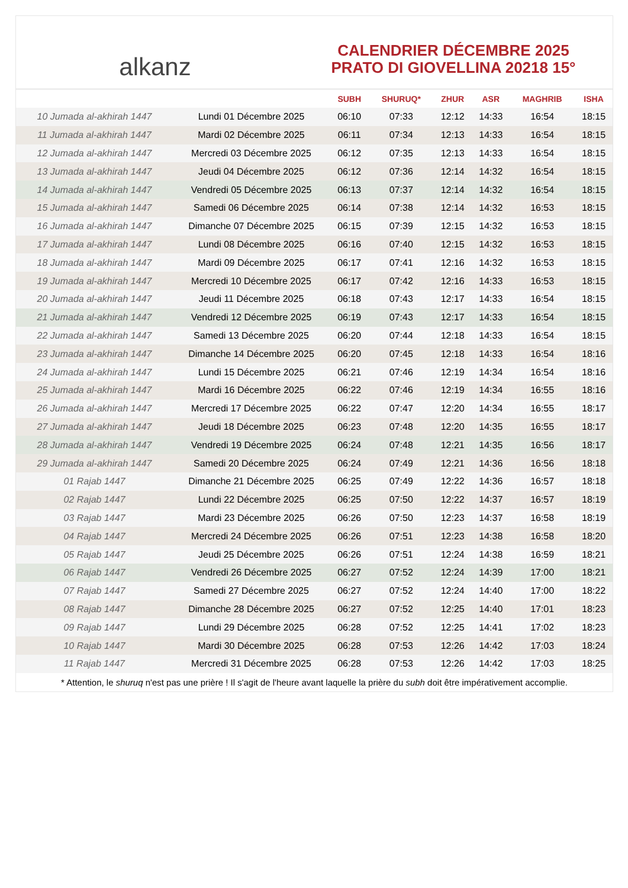alkanz
CALENDRIER DÉCEMBRE 2025
PRATO DI GIOVELLINA 20218 15°
| | | SUBH | SHURUQ* | ZHUR | ASR | MAGHRIB | ISHA |
| --- | --- | --- | --- | --- | --- | --- | --- |
| 10 Jumada al-akhirah 1447 | Lundi 01 Décembre 2025 | 06:10 | 07:33 | 12:12 | 14:33 | 16:54 | 18:15 |
| 11 Jumada al-akhirah 1447 | Mardi 02 Décembre 2025 | 06:11 | 07:34 | 12:13 | 14:33 | 16:54 | 18:15 |
| 12 Jumada al-akhirah 1447 | Mercredi 03 Décembre 2025 | 06:12 | 07:35 | 12:13 | 14:33 | 16:54 | 18:15 |
| 13 Jumada al-akhirah 1447 | Jeudi 04 Décembre 2025 | 06:12 | 07:36 | 12:14 | 14:32 | 16:54 | 18:15 |
| 14 Jumada al-akhirah 1447 | Vendredi 05 Décembre 2025 | 06:13 | 07:37 | 12:14 | 14:32 | 16:54 | 18:15 |
| 15 Jumada al-akhirah 1447 | Samedi 06 Décembre 2025 | 06:14 | 07:38 | 12:14 | 14:32 | 16:53 | 18:15 |
| 16 Jumada al-akhirah 1447 | Dimanche 07 Décembre 2025 | 06:15 | 07:39 | 12:15 | 14:32 | 16:53 | 18:15 |
| 17 Jumada al-akhirah 1447 | Lundi 08 Décembre 2025 | 06:16 | 07:40 | 12:15 | 14:32 | 16:53 | 18:15 |
| 18 Jumada al-akhirah 1447 | Mardi 09 Décembre 2025 | 06:17 | 07:41 | 12:16 | 14:32 | 16:53 | 18:15 |
| 19 Jumada al-akhirah 1447 | Mercredi 10 Décembre 2025 | 06:17 | 07:42 | 12:16 | 14:33 | 16:53 | 18:15 |
| 20 Jumada al-akhirah 1447 | Jeudi 11 Décembre 2025 | 06:18 | 07:43 | 12:17 | 14:33 | 16:54 | 18:15 |
| 21 Jumada al-akhirah 1447 | Vendredi 12 Décembre 2025 | 06:19 | 07:43 | 12:17 | 14:33 | 16:54 | 18:15 |
| 22 Jumada al-akhirah 1447 | Samedi 13 Décembre 2025 | 06:20 | 07:44 | 12:18 | 14:33 | 16:54 | 18:15 |
| 23 Jumada al-akhirah 1447 | Dimanche 14 Décembre 2025 | 06:20 | 07:45 | 12:18 | 14:33 | 16:54 | 18:16 |
| 24 Jumada al-akhirah 1447 | Lundi 15 Décembre 2025 | 06:21 | 07:46 | 12:19 | 14:34 | 16:54 | 18:16 |
| 25 Jumada al-akhirah 1447 | Mardi 16 Décembre 2025 | 06:22 | 07:46 | 12:19 | 14:34 | 16:55 | 18:16 |
| 26 Jumada al-akhirah 1447 | Mercredi 17 Décembre 2025 | 06:22 | 07:47 | 12:20 | 14:34 | 16:55 | 18:17 |
| 27 Jumada al-akhirah 1447 | Jeudi 18 Décembre 2025 | 06:23 | 07:48 | 12:20 | 14:35 | 16:55 | 18:17 |
| 28 Jumada al-akhirah 1447 | Vendredi 19 Décembre 2025 | 06:24 | 07:48 | 12:21 | 14:35 | 16:56 | 18:17 |
| 29 Jumada al-akhirah 1447 | Samedi 20 Décembre 2025 | 06:24 | 07:49 | 12:21 | 14:36 | 16:56 | 18:18 |
| 01 Rajab 1447 | Dimanche 21 Décembre 2025 | 06:25 | 07:49 | 12:22 | 14:36 | 16:57 | 18:18 |
| 02 Rajab 1447 | Lundi 22 Décembre 2025 | 06:25 | 07:50 | 12:22 | 14:37 | 16:57 | 18:19 |
| 03 Rajab 1447 | Mardi 23 Décembre 2025 | 06:26 | 07:50 | 12:23 | 14:37 | 16:58 | 18:19 |
| 04 Rajab 1447 | Mercredi 24 Décembre 2025 | 06:26 | 07:51 | 12:23 | 14:38 | 16:58 | 18:20 |
| 05 Rajab 1447 | Jeudi 25 Décembre 2025 | 06:26 | 07:51 | 12:24 | 14:38 | 16:59 | 18:21 |
| 06 Rajab 1447 | Vendredi 26 Décembre 2025 | 06:27 | 07:52 | 12:24 | 14:39 | 17:00 | 18:21 |
| 07 Rajab 1447 | Samedi 27 Décembre 2025 | 06:27 | 07:52 | 12:24 | 14:40 | 17:00 | 18:22 |
| 08 Rajab 1447 | Dimanche 28 Décembre 2025 | 06:27 | 07:52 | 12:25 | 14:40 | 17:01 | 18:23 |
| 09 Rajab 1447 | Lundi 29 Décembre 2025 | 06:28 | 07:52 | 12:25 | 14:41 | 17:02 | 18:23 |
| 10 Rajab 1447 | Mardi 30 Décembre 2025 | 06:28 | 07:53 | 12:26 | 14:42 | 17:03 | 18:24 |
| 11 Rajab 1447 | Mercredi 31 Décembre 2025 | 06:28 | 07:53 | 12:26 | 14:42 | 17:03 | 18:25 |
* Attention, le shuruq n'est pas une prière ! Il s'agit de l'heure avant laquelle la prière du subh doit être impérativement accomplie.